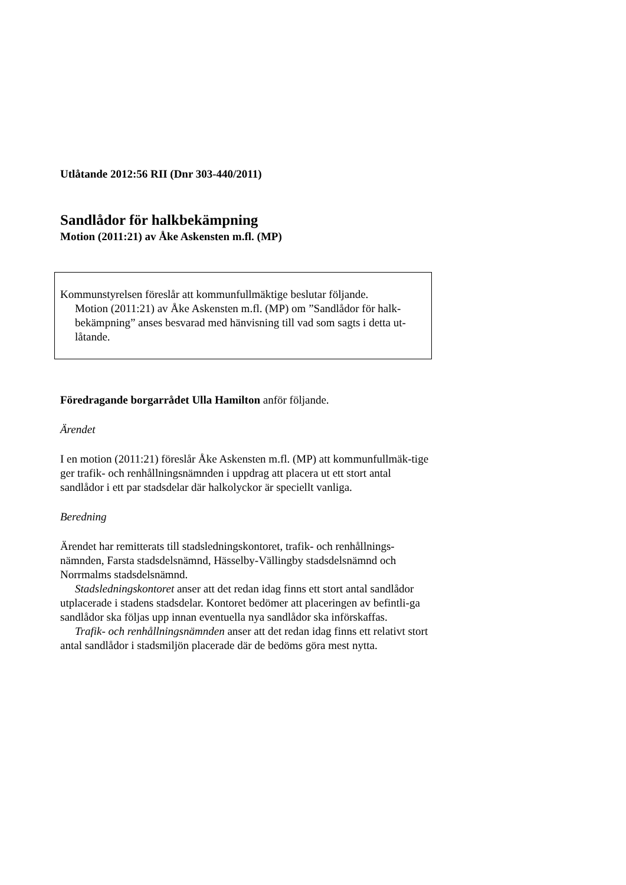Utlåtande 2012:56 RII (Dnr 303-440/2011)
Sandlådor för halkbekämpning
Motion (2011:21) av Åke Askensten m.fl. (MP)
Kommunstyrelsen föreslår att kommunfullmäktige beslutar följande.
Motion (2011:21) av Åke Askensten m.fl. (MP) om ”Sandlådor för halk-bekämpning” anses besvarad med hänvisning till vad som sagts i detta ut-låtande.
Föredragande borgarrådet Ulla Hamilton anför följande.
Ärendet
I en motion (2011:21) föreslår Åke Askensten m.fl. (MP) att kommunfullmäk-tige ger trafik- och renhållningsnämnden i uppdrag att placera ut ett stort antal sandlådor i ett par stadsdelar där halkolyckor är speciellt vanliga.
Beredning
Ärendet har remitterats till stadsledningskontoret, trafik- och renhållnings-nämnden, Farsta stadsdelsnämnd, Hässelby-Vällingby stadsdelsnämnd och Norrmalms stadsdelsnämnd.
Stadsledningskontoret anser att det redan idag finns ett stort antal sandlådor utplacerade i stadens stadsdelar. Kontoret bedömer att placeringen av befintli-ga sandlådor ska följas upp innan eventuella nya sandlådor ska införskaffas.
Trafik- och renhållningsnämnden anser att det redan idag finns ett relativt stort antal sandlådor i stadsmiljön placerade där de bedöms göra mest nytta.